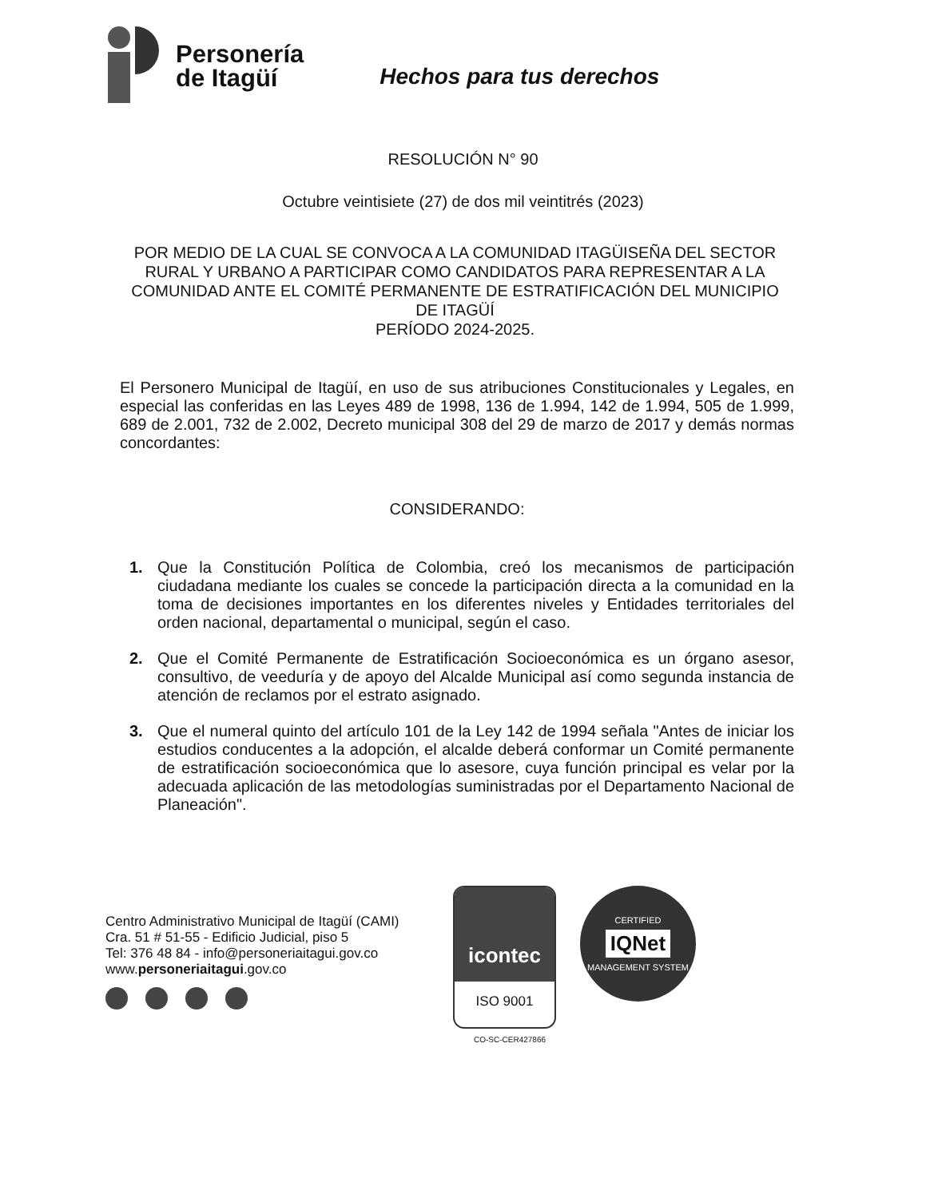Personería
de Itagüí
Hechos para tus derechos
RESOLUCIÓN N° 90
Octubre veintisiete (27) de dos mil veintitrés (2023)
POR MEDIO DE LA CUAL SE CONVOCA A LA COMUNIDAD ITAGÜISEÑA DEL SECTOR RURAL Y URBANO A PARTICIPAR COMO CANDIDATOS PARA REPRESENTAR A LA COMUNIDAD ANTE EL COMITÉ PERMANENTE DE ESTRATIFICACIÓN DEL MUNICIPIO DE ITAGÜÍ
PERÍODO 2024-2025.
El Personero Municipal de Itagüí, en uso de sus atribuciones Constitucionales y Legales, en especial las conferidas en las Leyes 489 de 1998, 136 de 1.994, 142 de 1.994, 505 de 1.999, 689 de 2.001, 732 de 2.002, Decreto municipal 308 del 29 de marzo de 2017 y demás normas concordantes:
CONSIDERANDO:
1. Que la Constitución Política de Colombia, creó los mecanismos de participación ciudadana mediante los cuales se concede la participación directa a la comunidad en la toma de decisiones importantes en los diferentes niveles y Entidades territoriales del orden nacional, departamental o municipal, según el caso.
2. Que el Comité Permanente de Estratificación Socioeconómica es un órgano asesor, consultivo, de veeduría y de apoyo del Alcalde Municipal así como segunda instancia de atención de reclamos por el estrato asignado.
3. Que el numeral quinto del artículo 101 de la Ley 142 de 1994 señala "Antes de iniciar los estudios conducentes a la adopción, el alcalde deberá conformar un Comité permanente de estratificación socioeconómica que lo asesore, cuya función principal es velar por la adecuada aplicación de las metodologías suministradas por el Departamento Nacional de Planeación".
Centro Administrativo Municipal de Itagüí (CAMI)
Cra. 51 # 51-55 - Edificio Judicial, piso 5
Tel: 376 48 84 - info@personeriaitagui.gov.co
www.personeriaitagui.gov.co
icontec
ISO 9001
CERTIFIED
IQNet
MANAGEMENT SYSTEM
CO-SC-CER427866